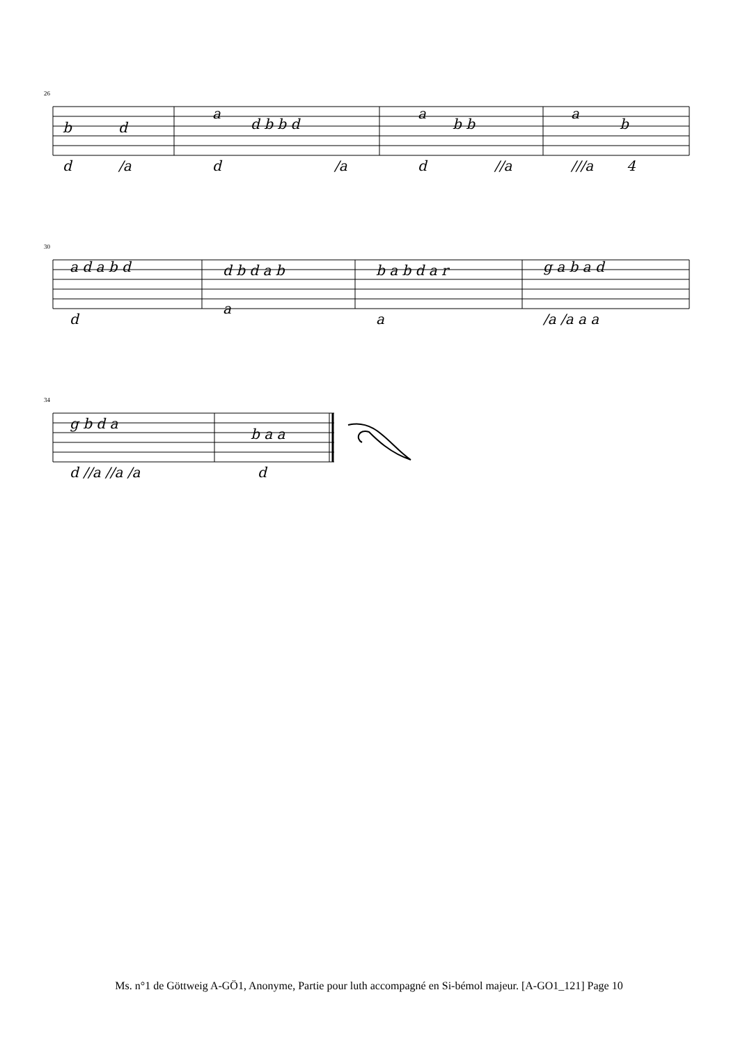26
b
d
a
d b b d
a
b b
a
b
d
/a
d
/a
d
//a
///a
4
30
a d a b d
d b d a b
b a b d a r
g a b a d
d
a
a
/a /a a a
34
g b d a
b a a
d //a //a /a
d
Ms. n°1 de Göttweig A-GÖ1, Anonyme, Partie pour luth accompagné en Si-bémol majeur. [A-GO1_121] Page 10